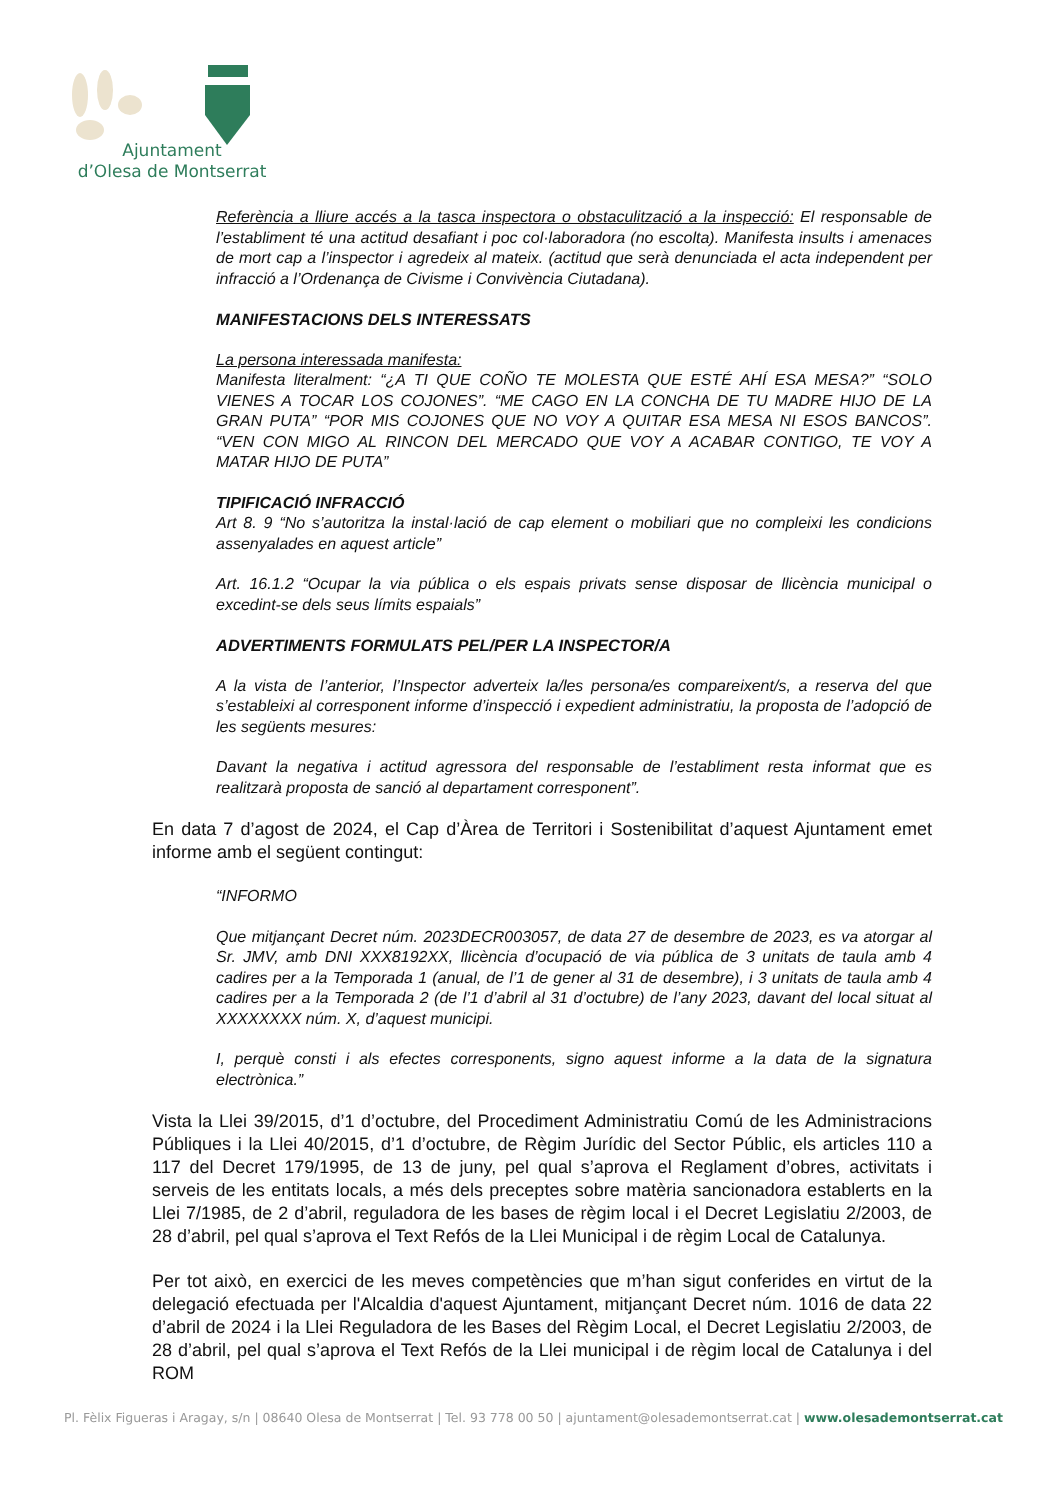Ajuntament
d’Olesa de Montserrat
Referència a lliure accés a la tasca inspectora o obstaculització a la inspecció: El responsable de l’establiment té una actitud desafiant i poc col·laboradora (no escolta). Manifesta insults i amenaces de mort cap a l’inspector i agredeix al mateix. (actitud que serà denunciada el acta independent per infracció a l’Ordenança de Civisme i Convivència Ciutadana).
MANIFESTACIONS DELS INTERESSATS
La persona interessada manifesta:
Manifesta literalment: “¿A TI QUE COÑO TE MOLESTA QUE ESTÉ AHÍ ESA MESA?” “SOLO VIENES A TOCAR LOS COJONES”. “ME CAGO EN LA CONCHA DE TU MADRE HIJO DE LA GRAN PUTA” “POR MIS COJONES QUE NO VOY A QUITAR ESA MESA NI ESOS BANCOS”. “VEN CON MIGO AL RINCON DEL MERCADO QUE VOY A ACABAR CONTIGO, TE VOY A MATAR HIJO DE PUTA”
TIPIFICACIÓ INFRACCIÓ
Art 8. 9 “No s’autoritza la instal·lació de cap element o mobiliari que no compleixi les condicions assenyalades en aquest article”
Art. 16.1.2 “Ocupar la via pública o els espais privats sense disposar de llicència municipal o excedint-se dels seus límits espaials”
ADVERTIMENTS FORMULATS PEL/PER LA INSPECTOR/A
A la vista de l’anterior, l’Inspector adverteix la/les persona/es compareixent/s, a reserva del que s’estableixi al corresponent informe d’inspecció i expedient administratiu, la proposta de l’adopció de les següents mesures:
Davant la negativa i actitud agressora del responsable de l’establiment resta informat que es realitzarà proposta de sanció al departament corresponent”.
En data 7 d’agost de 2024, el Cap d’Àrea de Territori i Sostenibilitat d’aquest Ajuntament emet informe amb el següent contingut:
“INFORMO
Que mitjançant Decret núm. 2023DECR003057, de data 27 de desembre de 2023, es va atorgar al Sr. JMV, amb DNI XXX8192XX, llicència d’ocupació de via pública de 3 unitats de taula amb 4 cadires per a la Temporada 1 (anual, de l’1 de gener al 31 de desembre), i 3 unitats de taula amb 4 cadires per a la Temporada 2 (de l’1 d’abril al 31 d’octubre) de l’any 2023, davant del local situat al XXXXXXXX núm. X, d’aquest municipi.
I, perquè consti i als efectes corresponents, signo aquest informe a la data de la signatura electrònica.”
Vista la Llei 39/2015, d’1 d’octubre, del Procediment Administratiu Comú de les Administracions Públiques i la Llei 40/2015, d’1 d’octubre, de Règim Jurídic del Sector Públic, els articles 110 a 117 del Decret 179/1995, de 13 de juny, pel qual s’aprova el Reglament d’obres, activitats i serveis de les entitats locals, a més dels preceptes sobre matèria sancionadora establerts en la Llei 7/1985, de 2 d’abril, reguladora de les bases de règim local i el Decret Legislatiu 2/2003, de 28 d’abril, pel qual s’aprova el Text Refós de la Llei Municipal i de règim Local de Catalunya.
Per tot això, en exercici de les meves competències que m’han sigut conferides en virtut de la delegació efectuada per l'Alcaldia d'aquest Ajuntament, mitjançant Decret núm. 1016 de data 22 d’abril de 2024 i la Llei Reguladora de les Bases del Règim Local, el Decret Legislatiu 2/2003, de 28 d’abril, pel qual s’aprova el Text Refós de la Llei municipal i de règim local de Catalunya i del ROM
Pl. Fèlix Figueras i Aragay, s/n | 08640 Olesa de Montserrat | Tel. 93 778 00 50 | ajuntament@olesademontserrat.cat | www.olesademontserrat.cat